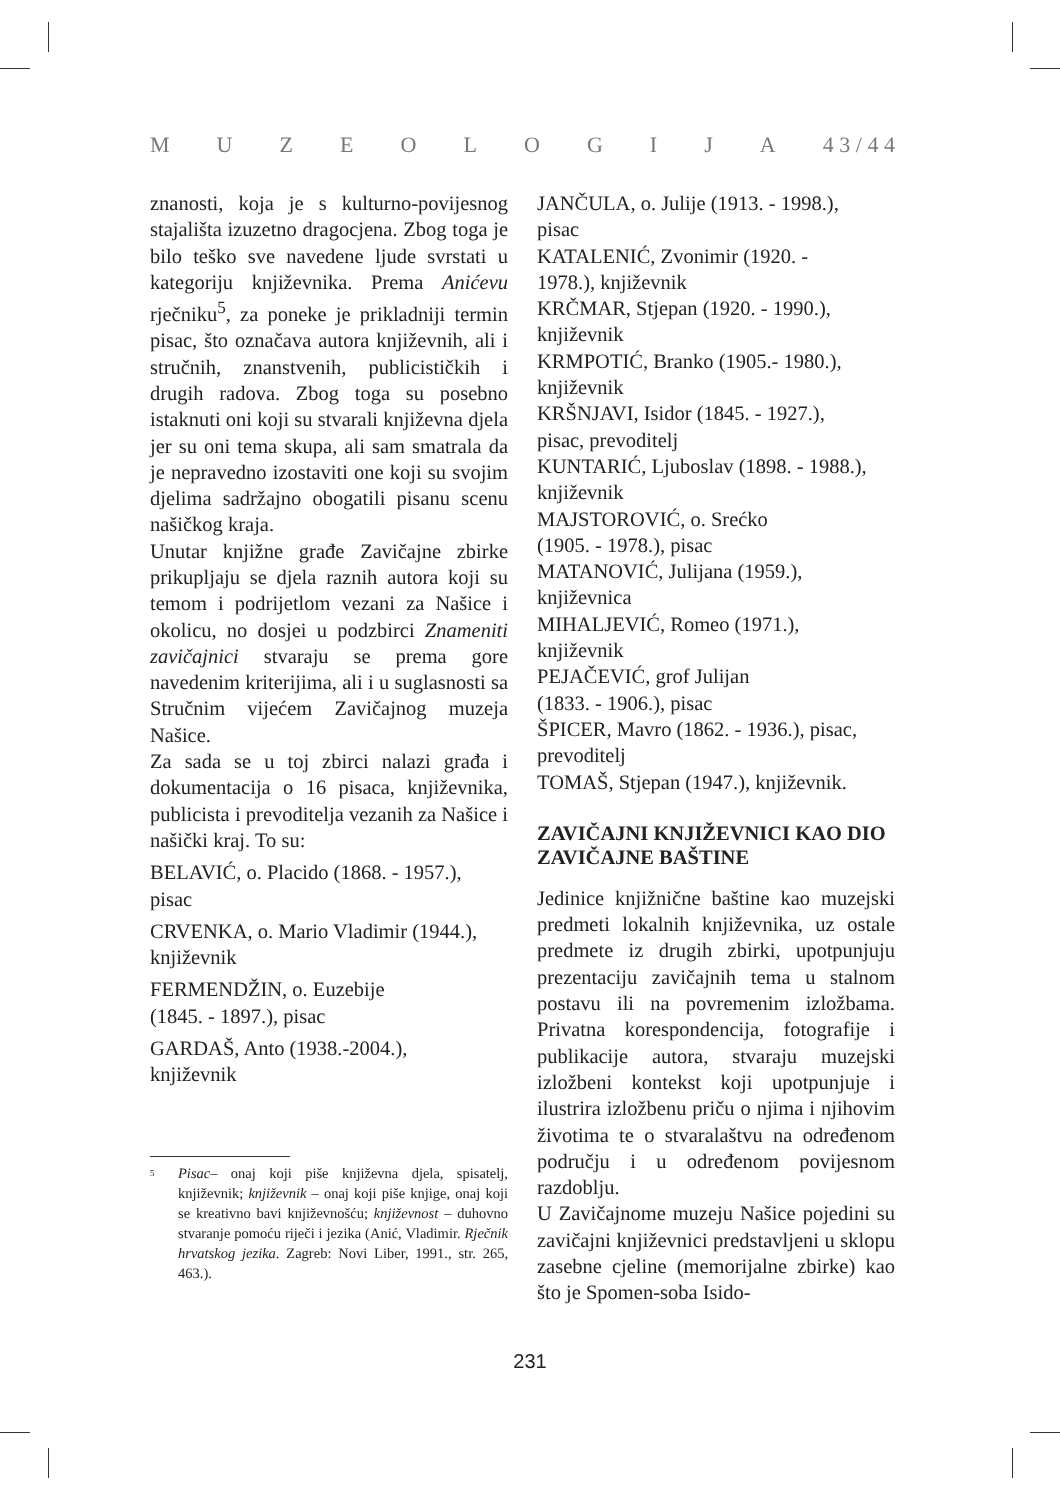MUZEOLOGIJA 4 3 / 4 4
znanosti, koja je s kulturno-povijesnog stajališta izuzetno dragocjena. Zbog toga je bilo teško sve navedene ljude svrstati u kategoriju književnika. Prema Anićevu rječniku<sup>5</sup>, za poneke je prikladniji termin pisac, što označava autora književnih, ali i stručnih, znanstvenih, publicističkih i drugih radova. Zbog toga su posebno istaknuti oni koji su stvarali književna djela jer su oni tema skupa, ali sam smatrala da je nepravedno izostaviti one koji su svojim djelima sadržajno obogatili pisanu scenu našičkog kraja.
Unutar knjižne građe Zavičajne zbirke prikupljaju se djela raznih autora koji su temom i podrijetlom vezani za Našice i okolicu, no dosjei u podzbirci Znameniti zavičajnici stvaraju se prema gore navedenim kriterijima, ali i u suglasnosti sa Stručnim vijećem Zavičajnog muzeja Našice.
Za sada se u toj zbirci nalazi građa i dokumentacija o 16 pisaca, književnika, publicista i prevoditelja vezanih za Našice i našički kraj. To su:
BELAVIĆ, o. Placido (1868. - 1957.), pisac
CRVENKA, o. Mario Vladimir (1944.), književnik
FERMENDŽIN, o. Euzebije
(1845. - 1897.), pisac
GARDAŠ, Anto (1938.-2004.),
književnik
<sup>5</sup>
Pisac– onaj koji piše književna djela, spisatelj, književnik; književnik – onaj koji piše knjige, onaj koji se kreativno bavi književnošću; književnost – duhovno stvaranje pomoću riječi i jezika (Anić, Vladimir. Rječnik hrvatskog jezika. Zagreb: Novi Liber, 1991., str. 265, 463.).
JANČULA, o. Julije (1913. - 1998.),
pisac
KATALENIĆ, Zvonimir (1920. -
1978.), književnik
KRČMAR, Stjepan (1920. - 1990.),
književnik
KRMPOTIĆ, Branko (1905.- 1980.),
književnik
KRŠNJAVI, Isidor (1845. - 1927.),
pisac, prevoditelj
KUNTARIĆ, Ljuboslav (1898. - 1988.),
književnik
MAJSTOROVIĆ, o. Srećko
(1905. - 1978.), pisac
MATANOVIĆ, Julijana (1959.),
književnica
MIHALJEVIĆ, Romeo (1971.),
književnik
PEJAČEVIĆ, grof Julijan
(1833. - 1906.), pisac
ŠPICER, Mavro (1862. - 1936.), pisac,
prevoditelj
TOMAŠ, Stjepan (1947.), književnik.
ZAVIČAJNI KNJIŽEVNICI KAO DIO ZAVIČAJNE BAŠTINE
Jedinice knjižnične baštine kao muzejski predmeti lokalnih književnika, uz ostale predmete iz drugih zbirki, upotpunjuju prezentaciju zavičajnih tema u stalnom postavu ili na povremenim izložbama. Privatna korespondencija, fotografije i publikacije autora, stvaraju muzejski izložbeni kontekst koji upotpunjuje i ilustrira izložbenu priču o njima i njihovim životima te o stvaralaštvu na određenom području i u određenom povijesnom razdoblju.
U Zavičajnome muzeju Našice pojedini su zavičajni književnici predstavljeni u sklopu zasebne cjeline (memorijalne zbirke) kao što je Spomen-soba Isido-
231